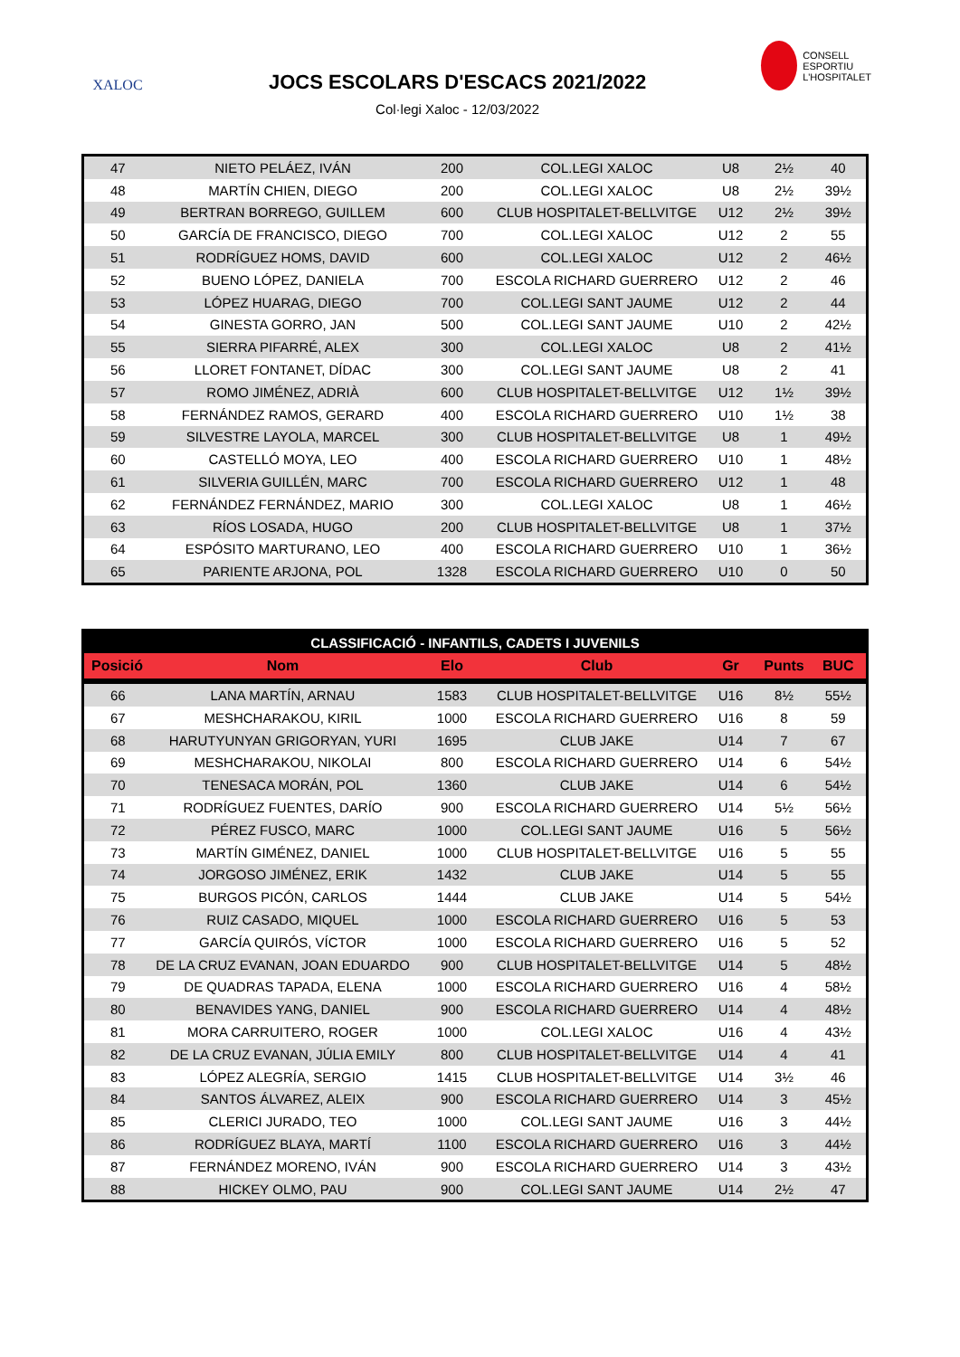XALOC
JOCS ESCOLARS D'ESCACS 2021/2022
Col·legi Xaloc - 12/03/2022
CONSELL
ESPORTIU
L'HOSPITALET
| 47 | NIETO PELÁEZ, IVÁN | 200 | COL.LEGI XALOC | U8 | 2½ | 40 |
| 48 | MARTÍN CHIEN, DIEGO | 200 | COL.LEGI XALOC | U8 | 2½ | 39½ |
| 49 | BERTRAN BORREGO, GUILLEM | 600 | CLUB HOSPITALET-BELLVITGE | U12 | 2½ | 39½ |
| 50 | GARCÍA DE FRANCISCO, DIEGO | 700 | COL.LEGI XALOC | U12 | 2 | 55 |
| 51 | RODRÍGUEZ HOMS, DAVID | 600 | COL.LEGI XALOC | U12 | 2 | 46½ |
| 52 | BUENO LÓPEZ, DANIELA | 700 | ESCOLA RICHARD GUERRERO | U12 | 2 | 46 |
| 53 | LÓPEZ HUARAG, DIEGO | 700 | COL.LEGI SANT JAUME | U12 | 2 | 44 |
| 54 | GINESTA GORRO, JAN | 500 | COL.LEGI SANT JAUME | U10 | 2 | 42½ |
| 55 | SIERRA PIFARRÉ, ALEX | 300 | COL.LEGI XALOC | U8 | 2 | 41½ |
| 56 | LLORET FONTANET, DÍDAC | 300 | COL.LEGI SANT JAUME | U8 | 2 | 41 |
| 57 | ROMO JIMÉNEZ, ADRIÀ | 600 | CLUB HOSPITALET-BELLVITGE | U12 | 1½ | 39½ |
| 58 | FERNÁNDEZ RAMOS, GERARD | 400 | ESCOLA RICHARD GUERRERO | U10 | 1½ | 38 |
| 59 | SILVESTRE LAYOLA, MARCEL | 300 | CLUB HOSPITALET-BELLVITGE | U8 | 1 | 49½ |
| 60 | CASTELLÓ MOYA, LEO | 400 | ESCOLA RICHARD GUERRERO | U10 | 1 | 48½ |
| 61 | SILVERIA GUILLÉN, MARC | 700 | ESCOLA RICHARD GUERRERO | U12 | 1 | 48 |
| 62 | FERNÁNDEZ FERNÁNDEZ, MARIO | 300 | COL.LEGI XALOC | U8 | 1 | 46½ |
| 63 | RÍOS LOSADA, HUGO | 200 | CLUB HOSPITALET-BELLVITGE | U8 | 1 | 37½ |
| 64 | ESPÓSITO MARTURANO, LEO | 400 | ESCOLA RICHARD GUERRERO | U10 | 1 | 36½ |
| 65 | PARIENTE ARJONA, POL | 1328 | ESCOLA RICHARD GUERRERO | U10 | 0 | 50 |
| CLASSIFICACIÓ - INFANTILS, CADETS I JUVENILS | | | | | | |
| --- | --- | --- | --- | --- | --- | --- |
| Posició | Nom | Elo | Club | Gr | Punts | BUC |
| 66 | LANA MARTÍN, ARNAU | 1583 | CLUB HOSPITALET-BELLVITGE | U16 | 8½ | 55½ |
| 67 | MESHCHARAKOU, KIRIL | 1000 | ESCOLA RICHARD GUERRERO | U16 | 8 | 59 |
| 68 | HARUTYUNYAN GRIGORYAN, YURI | 1695 | CLUB JAKE | U14 | 7 | 67 |
| 69 | MESHCHARAKOU, NIKOLAI | 800 | ESCOLA RICHARD GUERRERO | U14 | 6 | 54½ |
| 70 | TENESACA MORÁN, POL | 1360 | CLUB JAKE | U14 | 6 | 54½ |
| 71 | RODRÍGUEZ FUENTES, DARÍO | 900 | ESCOLA RICHARD GUERRERO | U14 | 5½ | 56½ |
| 72 | PÉREZ FUSCO, MARC | 1000 | COL.LEGI SANT JAUME | U16 | 5 | 56½ |
| 73 | MARTÍN GIMÉNEZ, DANIEL | 1000 | CLUB HOSPITALET-BELLVITGE | U16 | 5 | 55 |
| 74 | JORGOSO JIMÉNEZ, ERIK | 1432 | CLUB JAKE | U14 | 5 | 55 |
| 75 | BURGOS PICÓN, CARLOS | 1444 | CLUB JAKE | U14 | 5 | 54½ |
| 76 | RUIZ CASADO, MIQUEL | 1000 | ESCOLA RICHARD GUERRERO | U16 | 5 | 53 |
| 77 | GARCÍA QUIRÓS, VÍCTOR | 1000 | ESCOLA RICHARD GUERRERO | U16 | 5 | 52 |
| 78 | DE LA CRUZ EVANAN, JOAN EDUARDO | 900 | CLUB HOSPITALET-BELLVITGE | U14 | 5 | 48½ |
| 79 | DE QUADRAS TAPADA, ELENA | 1000 | ESCOLA RICHARD GUERRERO | U16 | 4 | 58½ |
| 80 | BENAVIDES YANG, DANIEL | 900 | ESCOLA RICHARD GUERRERO | U14 | 4 | 48½ |
| 81 | MORA CARRUITERO, ROGER | 1000 | COL.LEGI XALOC | U16 | 4 | 43½ |
| 82 | DE LA CRUZ EVANAN, JÚLIA EMILY | 800 | CLUB HOSPITALET-BELLVITGE | U14 | 4 | 41 |
| 83 | LÓPEZ ALEGRÍA, SERGIO | 1415 | CLUB HOSPITALET-BELLVITGE | U14 | 3½ | 46 |
| 84 | SANTOS ÁLVAREZ, ALEIX | 900 | ESCOLA RICHARD GUERRERO | U14 | 3 | 45½ |
| 85 | CLERICI JURADO, TEO | 1000 | COL.LEGI SANT JAUME | U16 | 3 | 44½ |
| 86 | RODRÍGUEZ BLAYA, MARTÍ | 1100 | ESCOLA RICHARD GUERRERO | U16 | 3 | 44½ |
| 87 | FERNÁNDEZ MORENO, IVÁN | 900 | ESCOLA RICHARD GUERRERO | U14 | 3 | 43½ |
| 88 | HICKEY OLMO, PAU | 900 | COL.LEGI SANT JAUME | U14 | 2½ | 47 |